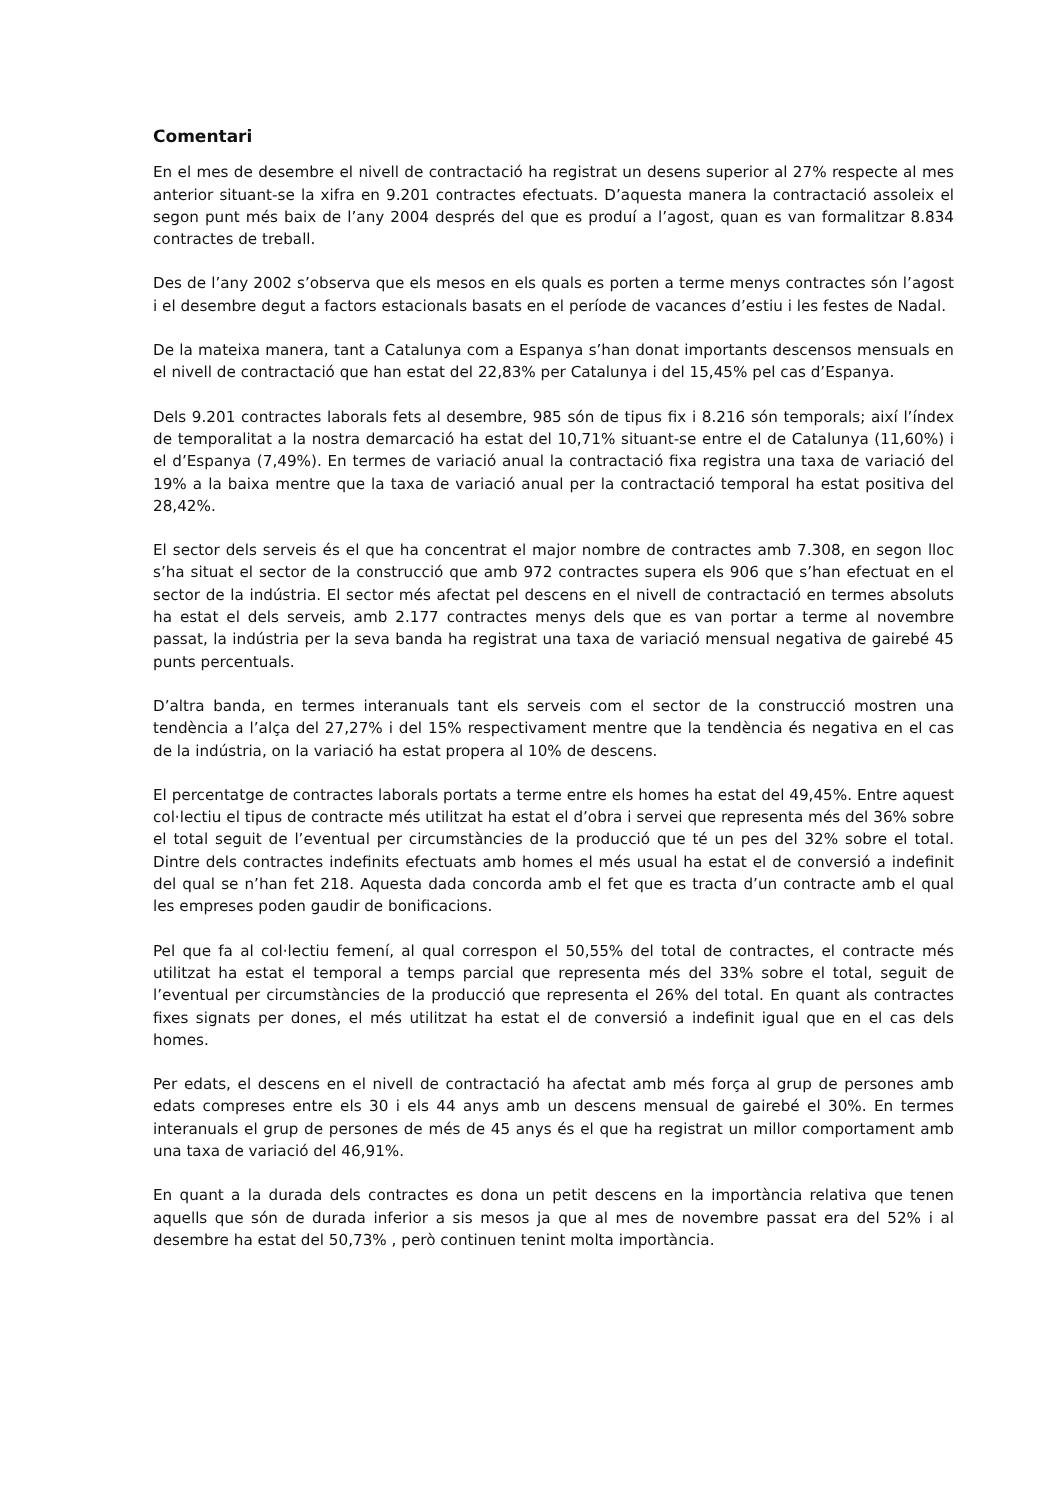Comentari
En el mes de desembre el nivell de contractació ha registrat un desens superior al 27% respecte al mes anterior situant-se la xifra en 9.201 contractes efectuats. D’aquesta manera la contractació assoleix el segon punt més baix de l’any 2004 després del que es produí a l’agost, quan es van formalitzar 8.834 contractes de treball.
Des de l’any 2002 s’observa que els mesos en els quals es porten a terme menys contractes són l’agost i el desembre degut a factors estacionals basats en el període de vacances d’estiu i les festes de Nadal.
De la mateixa manera, tant a Catalunya com a Espanya s’han donat importants descensos mensuals en el nivell de contractació que han estat del 22,83% per Catalunya i del 15,45% pel cas d’Espanya.
Dels 9.201 contractes laborals fets al desembre, 985 són de tipus fix i 8.216 són temporals; així l’índex de temporalitat a la nostra demarcació ha estat del 10,71% situant-se entre el de Catalunya (11,60%) i el d’Espanya (7,49%). En termes de variació anual la contractació fixa registra una taxa de variació del 19% a la baixa mentre que la taxa de variació anual per la contractació temporal ha estat positiva del 28,42%.
El sector dels serveis és el que ha concentrat el major nombre de contractes amb 7.308, en segon lloc s’ha situat el sector de la construcció que amb 972 contractes supera els 906 que s’han efectuat en el sector de la indústria. El sector més afectat pel descens en el nivell de contractació en termes absoluts ha estat el dels serveis, amb 2.177 contractes menys dels que es van portar a terme al novembre passat, la indústria per la seva banda ha registrat una taxa de variació mensual negativa de gairebé 45 punts percentuals.
D’altra banda, en termes interanuals tant els serveis com el sector de la construcció mostren una tendència a l’alça del 27,27% i del 15% respectivament mentre que la tendència és negativa en el cas de la indústria, on la variació ha estat propera al 10% de descens.
El percentatge de contractes laborals portats a terme entre els homes ha estat del 49,45%. Entre aquest col·lectiu el tipus de contracte més utilitzat ha estat el d’obra i servei que representa més del 36% sobre el total seguit de l’eventual per circumstàncies de la producció que té un pes del 32% sobre el total. Dintre dels contractes indefinits efectuats amb homes el més usual ha estat el de conversió a indefinit del qual se n’han fet 218. Aquesta dada concorda amb el fet que es tracta d’un contracte amb el qual les empreses poden gaudir de bonificacions.
Pel que fa al col·lectiu femení, al qual correspon el 50,55% del total de contractes, el contracte més utilitzat ha estat el temporal a temps parcial que representa més del 33% sobre el total, seguit de l’eventual per circumstàncies de la producció que representa el 26% del total. En quant als contractes fixes signats per dones, el més utilitzat ha estat el de conversió a indefinit igual que en el cas dels homes.
Per edats, el descens en el nivell de contractació ha afectat amb més força al grup de persones amb edats compreses entre els 30 i els 44 anys amb un descens mensual de gairebé el 30%. En termes interanuals el grup de persones de més de 45 anys és el que ha registrat un millor comportament amb una taxa de variació del 46,91%.
En quant a la durada dels contractes es dona un petit descens en la importància relativa que tenen aquells que són de durada inferior a sis mesos ja que al mes de novembre passat era del 52% i al desembre ha estat del 50,73% , però continuen tenint molta importància.